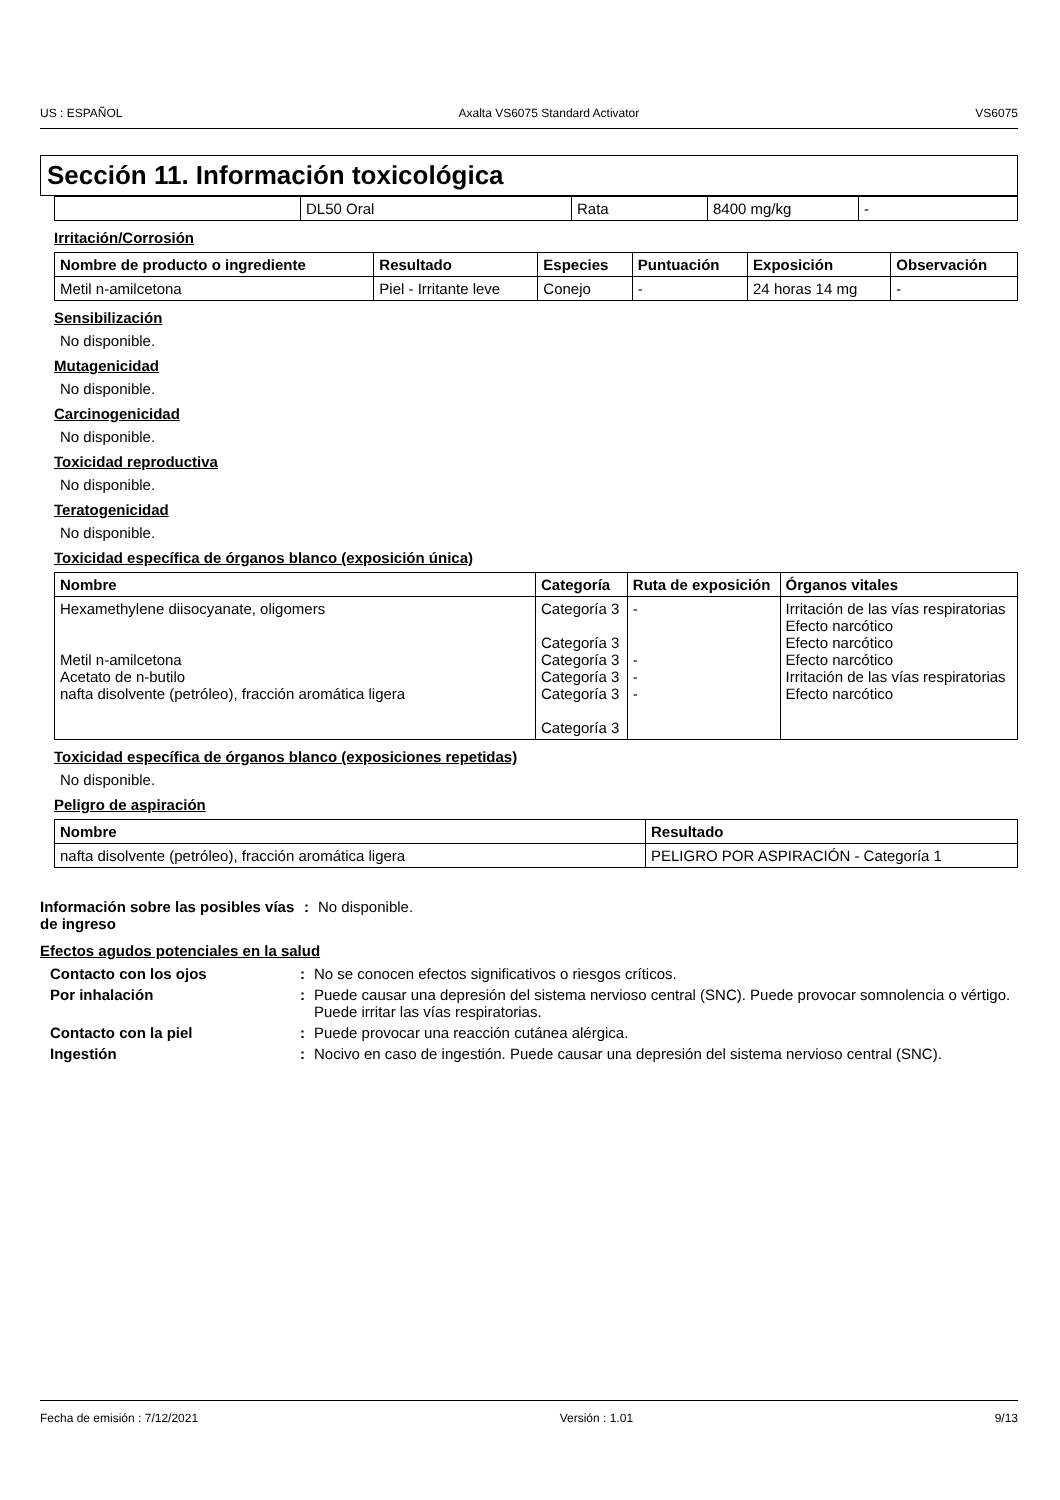US : ESPAÑOL Axalta VS6075 Standard Activator VS6075
Sección 11. Información toxicológica
| | DL50 Oral | Rata | 8400 mg/kg | - |
Irritación/Corrosión
| Nombre de producto o ingrediente | Resultado | Especies | Puntuación | Exposición | Observación |
| --- | --- | --- | --- | --- | --- |
| Metil n-amilcetona | Piel - Irritante leve | Conejo | - | 24 horas 14 mg | - |
Sensibilización
No disponible.
Mutagenicidad
No disponible.
Carcinogenicidad
No disponible.
Toxicidad reproductiva
No disponible.
Teratogenicidad
No disponible.
Toxicidad específica de órganos blanco (exposición única)
| Nombre | Categoría | Ruta de exposición | Órganos vitales |
| --- | --- | --- | --- |
| Hexamethylene diisocyanate, oligomers Metil n-amilcetona Acetato de n-butilo nafta disolvente (petróleo), fracción aromática ligera | Categoría 3 Categoría 3 Categoría 3 Categoría 3 Categoría 3 Categoría 3 | - - - - | Irritación de las vías respiratorias Efecto narcótico Efecto narcótico Efecto narcótico Irritación de las vías respiratorias Efecto narcótico |
Toxicidad específica de órganos blanco (exposiciones repetidas)
No disponible.
Peligro de aspiración
| Nombre | Resultado |
| --- | --- |
| nafta disolvente (petróleo), fracción aromática ligera | PELIGRO POR ASPIRACIÓN - Categoría 1 |
Información sobre las posibles vías de ingreso
: No disponible.
Efectos agudos potenciales en la salud
Contacto con los ojos : No se conocen efectos significativos o riesgos críticos.
Por inhalación : Puede causar una depresión del sistema nervioso central (SNC). Puede provocar somnolencia o vértigo. Puede irritar las vías respiratorias.
Contacto con la piel : Puede provocar una reacción cutánea alérgica.
Ingestión : Nocivo en caso de ingestión. Puede causar una depresión del sistema nervioso central (SNC).
Fecha de emisión : 7/12/2021 Versión : 1.01 9/13